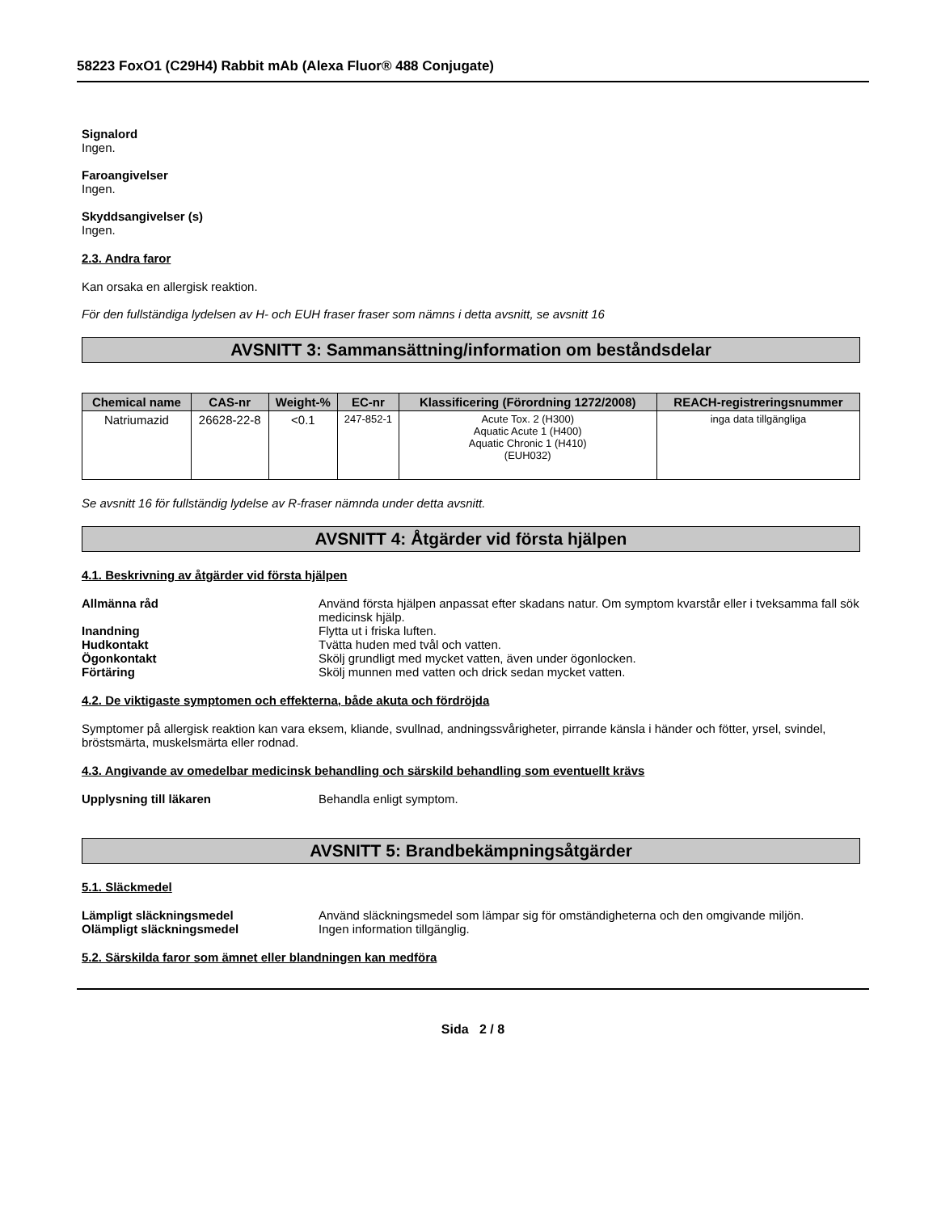58223 FoxO1 (C29H4) Rabbit mAb (Alexa Fluor® 488 Conjugate)
Signalord
Ingen.
Faroangivelser
Ingen.
Skyddsangivelser (s)
Ingen.
2.3. Andra faror
Kan orsaka en allergisk reaktion.
För den fullständiga lydelsen av H- och EUH fraser fraser som nämns i detta avsnitt, se avsnitt 16
AVSNITT 3: Sammansättning/information om beståndsdelar
| Chemical name | CAS-nr | Weight-% | EC-nr | Klassificering (Förordning 1272/2008) | REACH-registreringsnummer |
| --- | --- | --- | --- | --- | --- |
| Natriumazid | 26628-22-8 | <0.1 | 247-852-1 | Acute Tox. 2 (H300) Aquatic Acute 1 (H400) Aquatic Chronic 1 (H410) (EUH032) | inga data tillgängliga |
Se avsnitt 16 för fullständig lydelse av R-fraser nämnda under detta avsnitt.
AVSNITT 4: Åtgärder vid första hjälpen
4.1. Beskrivning av åtgärder vid första hjälpen
Allmänna råd Använd första hjälpen anpassat efter skadans natur. Om symptom kvarstår eller i tveksamma fall sök medicinsk hjälp.
Inandning Flytta ut i friska luften.
Hudkontakt Tvätta huden med tvål och vatten.
Ögonkontakt Skölj grundligt med mycket vatten, även under ögonlocken.
Förtäring Skölj munnen med vatten och drick sedan mycket vatten.
4.2. De viktigaste symptomen och effekterna, både akuta och fördröjda
Symptomer på allergisk reaktion kan vara eksem, kliande, svullnad, andningssvårigheter, pirrande känsla i händer och fötter, yrsel, svindel, bröstsmärta, muskelsmärta eller rodnad.
4.3. Angivande av omedelbar medicinsk behandling och särskild behandling som eventuellt krävs
Upplysning till läkaren Behandla enligt symptom.
AVSNITT 5: Brandbekämpningsåtgärder
5.1. Släckmedel
Lämpligt släckningsmedel Använd släckningsmedel som lämpar sig för omständigheterna och den omgivande miljön.
Olämpligt släckningsmedel Ingen information tillgänglig.
5.2. Särskilda faror som ämnet eller blandningen kan medföra
Sida 2 / 8